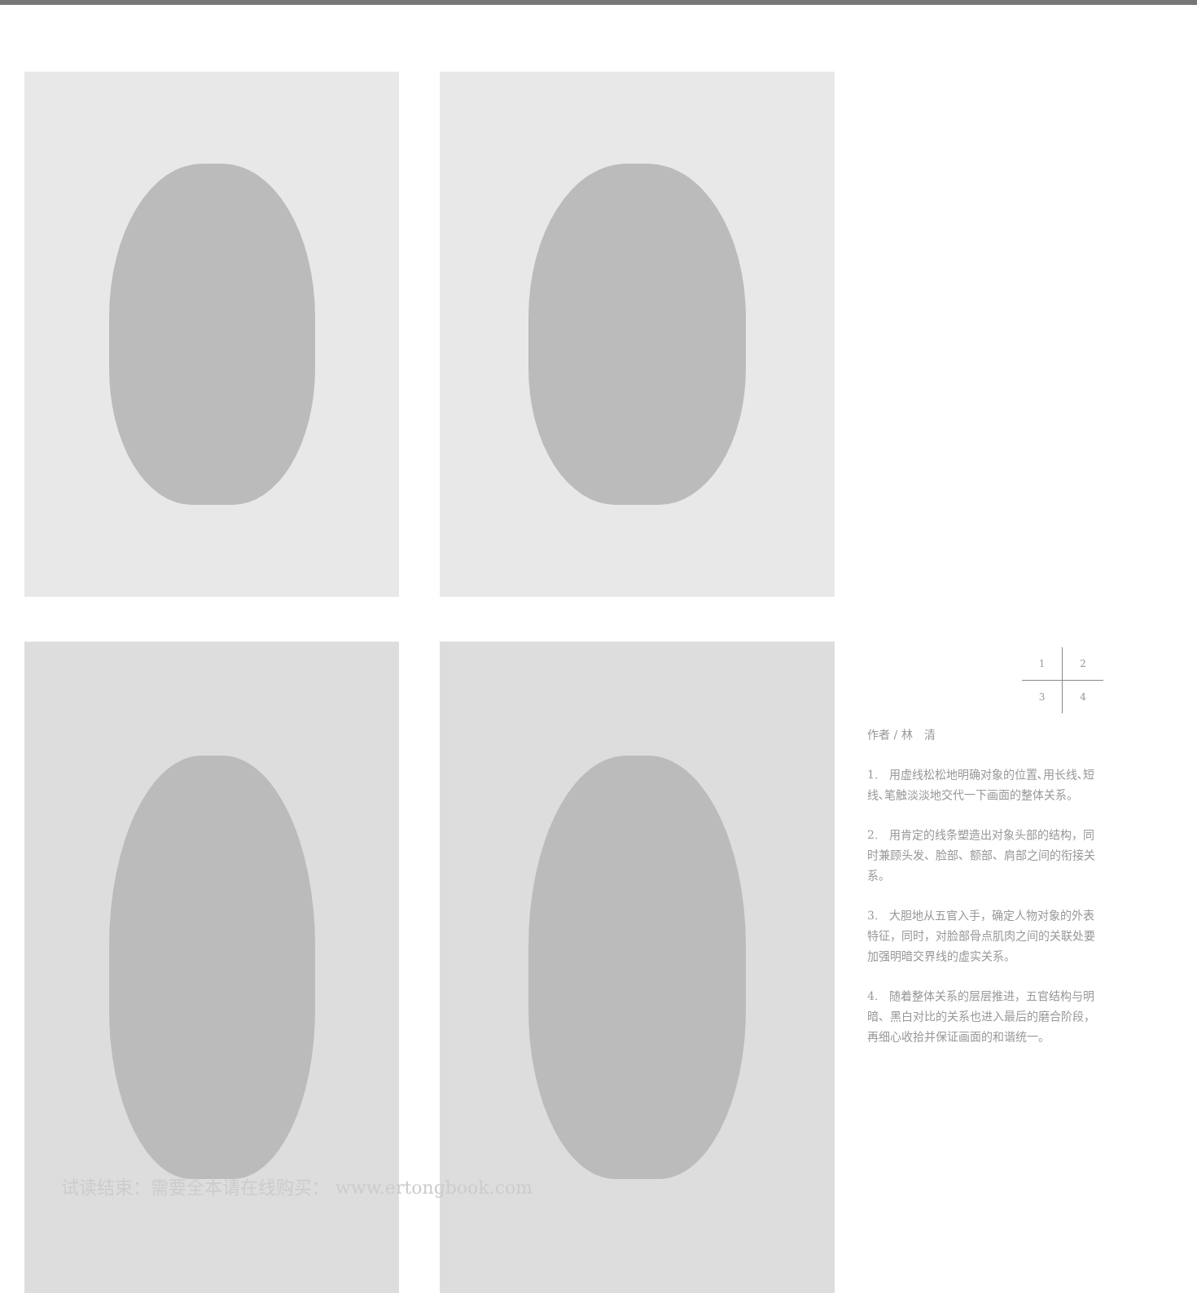1234
作者 / 林　清
1.　用虚线松松地明确对象的位置､用长线､短线､笔触淡淡地交代一下画面的整体关系。
2.　用肯定的线条塑造出对象头部的结构，同时兼顾头发、脸部、额部、肩部之间的衔接关系。
3.　大胆地从五官入手，确定人物对象的外表特征，同时，对脸部骨点肌肉之间的关联处要加强明暗交界线的虚实关系。
4.　随着整体关系的层层推进，五官结构与明暗、黑白对比的关系也进入最后的磨合阶段，再细心收拾并保证画面的和谐统一。
试读结束：需要全本请在线购买： www.ertongbook.com